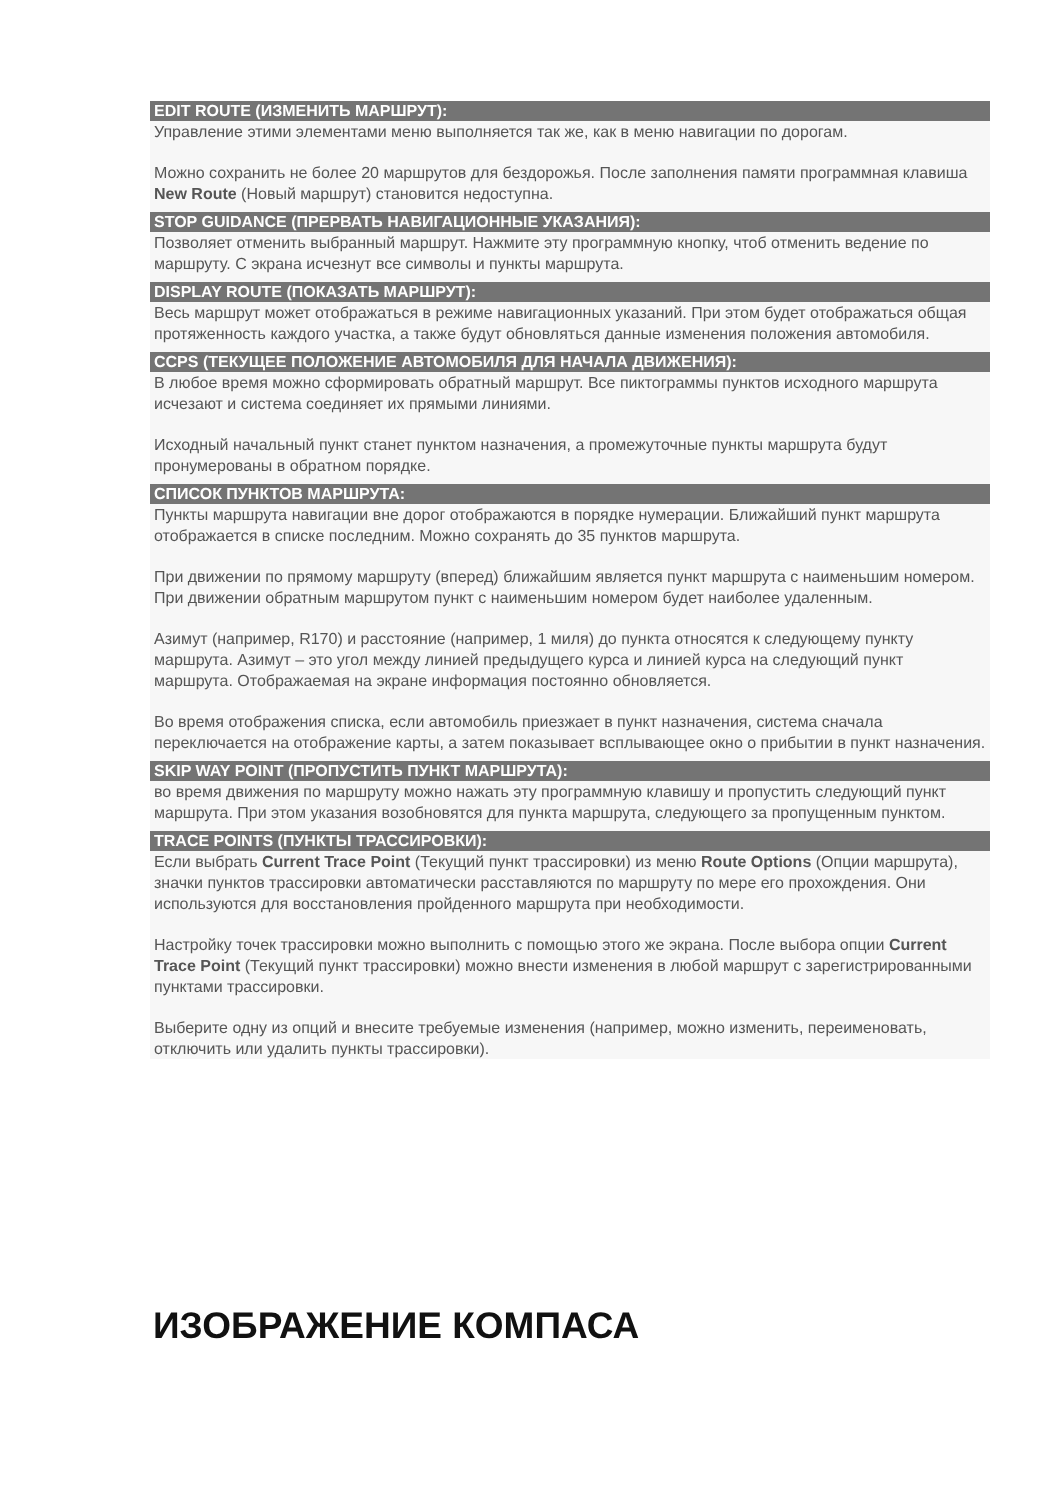EDIT ROUTE (ИЗМЕНИТЬ МАРШРУТ):
Управление этими элементами меню выполняется так же, как в меню навигации по дорогам.
Можно сохранить не более 20 маршрутов для бездорожья. После заполнения памяти программная клавиша New Route (Новый маршрут) становится недоступна.
STOP GUIDANCE (ПРЕРВАТЬ НАВИГАЦИОННЫЕ УКАЗАНИЯ):
Позволяет отменить выбранный маршрут. Нажмите эту программную кнопку, чтоб отменить ведение по маршруту. С экрана исчезнут все символы и пункты маршрута.
DISPLAY ROUTE (ПОКАЗАТЬ МАРШРУТ):
Весь маршрут может отображаться в режиме навигационных указаний. При этом будет отображаться общая протяженность каждого участка, а также будут обновляться данные изменения положения автомобиля.
CCPS (ТЕКУЩЕЕ ПОЛОЖЕНИЕ АВТОМОБИЛЯ ДЛЯ НАЧАЛА ДВИЖЕНИЯ):
В любое время можно сформировать обратный маршрут. Все пиктограммы пунктов исходного маршрута исчезают и система соединяет их прямыми линиями.
Исходный начальный пункт станет пунктом назначения, а промежуточные пункты маршрута будут пронумерованы в обратном порядке.
СПИСОК ПУНКТОВ МАРШРУТА:
Пункты маршрута навигации вне дорог отображаются в порядке нумерации. Ближайший пункт маршрута отображается в списке последним. Можно сохранять до 35 пунктов маршрута.
При движении по прямому маршруту (вперед) ближайшим является пункт маршрута с наименьшим номером. При движении обратным маршрутом пункт с наименьшим номером будет наиболее удаленным.
Азимут (например, R170) и расстояние (например, 1 миля) до пункта относятся к следующему пункту маршрута. Азимут – это угол между линией предыдущего курса и линией курса на следующий пункт маршрута. Отображаемая на экране информация постоянно обновляется.
Во время отображения списка, если автомобиль приезжает в пункт назначения, система сначала переключается на отображение карты, а затем показывает всплывающее окно о прибытии в пункт назначения.
SKIP WAY POINT (ПРОПУСТИТЬ ПУНКТ МАРШРУТА):
во время движения по маршруту можно нажать эту программную клавишу и пропустить следующий пункт маршрута. При этом указания возобновятся для пункта маршрута, следующего за пропущенным пунктом.
TRACE POINTS (ПУНКТЫ ТРАССИРОВКИ):
Если выбрать Current Trace Point (Текущий пункт трассировки) из меню Route Options (Опции маршрута), значки пунктов трассировки автоматически расставляются по маршруту по мере его прохождения. Они используются для восстановления пройденного маршрута при необходимости.
Настройку точек трассировки можно выполнить с помощью этого же экрана. После выбора опции Current Trace Point (Текущий пункт трассировки) можно внести изменения в любой маршрут с зарегистрированными пунктами трассировки.
Выберите одну из опций и внесите требуемые изменения (например, можно изменить, переименовать, отключить или удалить пункты трассировки).
ИЗОБРАЖЕНИЕ КОМПАСА